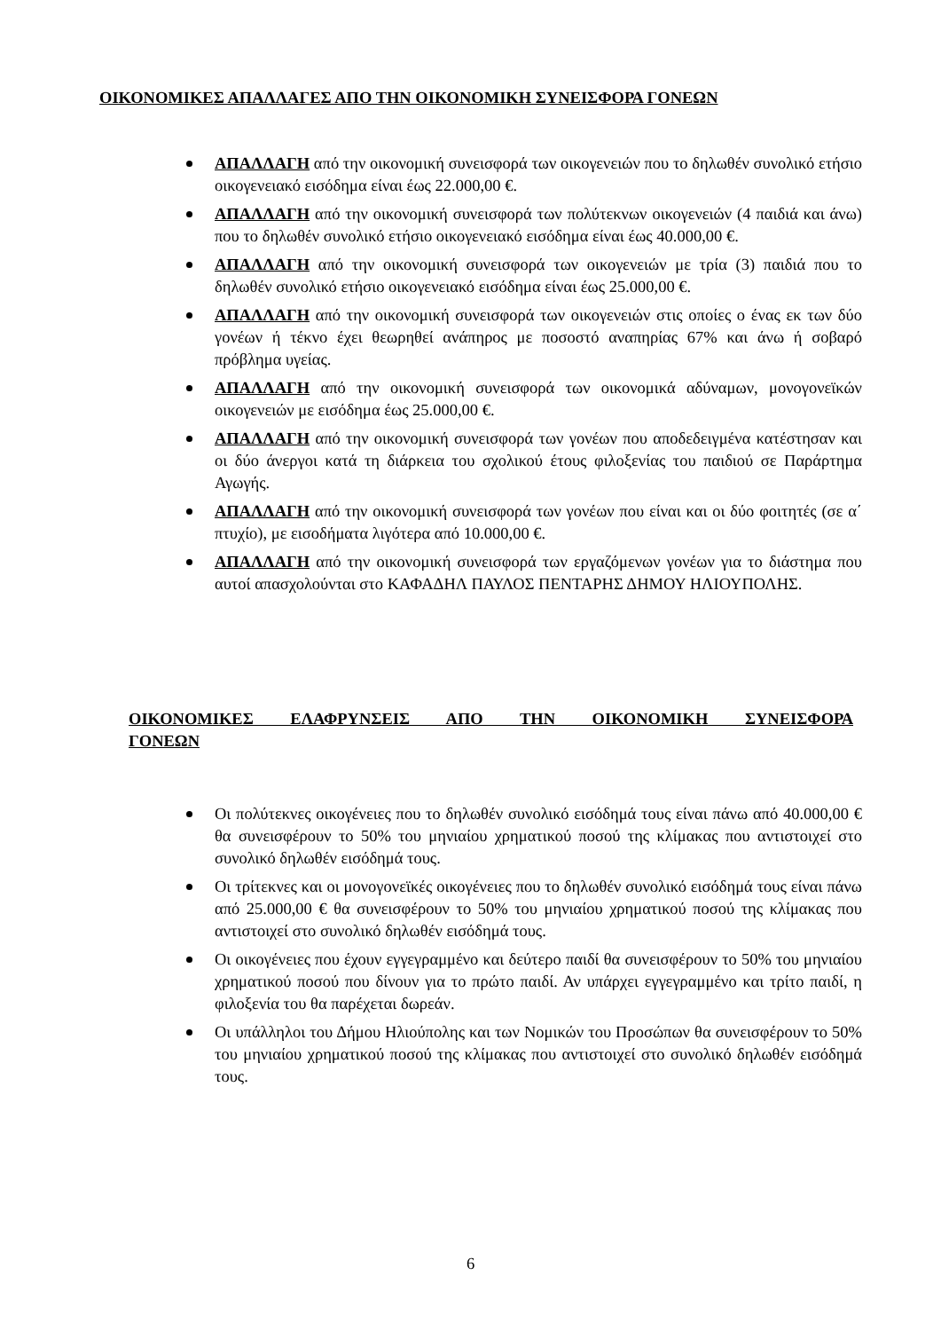ΟΙΚΟΝΟΜΙΚΕΣ ΑΠΑΛΛΑΓΕΣ ΑΠΟ ΤΗΝ ΟΙΚΟΝΟΜΙΚΗ ΣΥΝΕΙΣΦΟΡΑ ΓΟΝΕΩΝ
ΑΠΑΛΛΑΓΗ από την οικονομική συνεισφορά των οικογενειών που το δηλωθέν συνολικό ετήσιο οικογενειακό εισόδημα είναι έως 22.000,00 €.
ΑΠΑΛΛΑΓΗ από την οικονομική συνεισφορά των πολύτεκνων οικογενειών (4 παιδιά και άνω) που το δηλωθέν συνολικό ετήσιο οικογενειακό εισόδημα είναι έως 40.000,00 €.
ΑΠΑΛΛΑΓΗ από την οικονομική συνεισφορά των οικογενειών με τρία (3) παιδιά που το δηλωθέν συνολικό ετήσιο οικογενειακό εισόδημα είναι έως 25.000,00 €.
ΑΠΑΛΛΑΓΗ από την οικονομική συνεισφορά των οικογενειών στις οποίες ο ένας εκ των δύο γονέων ή τέκνο έχει θεωρηθεί ανάπηρος με ποσοστό αναπηρίας 67% και άνω ή σοβαρό πρόβλημα υγείας.
ΑΠΑΛΛΑΓΗ από την οικονομική συνεισφορά των οικονομικά αδύναμων, μονογονεϊκών οικογενειών με εισόδημα έως 25.000,00 €.
ΑΠΑΛΛΑΓΗ από την οικονομική συνεισφορά των γονέων που αποδεδειγμένα κατέστησαν και οι δύο άνεργοι κατά τη διάρκεια του σχολικού έτους φιλοξενίας του παιδιού σε Παράρτημα Αγωγής.
ΑΠΑΛΛΑΓΗ από την οικονομική συνεισφορά των γονέων που είναι και οι δύο φοιτητές (σε α΄ πτυχίο), με εισοδήματα λιγότερα από 10.000,00 €.
ΑΠΑΛΛΑΓΗ από την οικονομική συνεισφορά των εργαζόμενων γονέων για το διάστημα που αυτοί απασχολούνται στο ΚΑΦΑΔΗΛ ΠΑΥΛΟΣ ΠΕΝΤΑΡΗΣ ΔΗΜΟΥ ΗΛΙΟΥΠΟΛΗΣ.
ΟΙΚΟΝΟΜΙΚΕΣ ΕΛΑΦΡΥΝΣΕΙΣ ΑΠΟ ΤΗΝ ΟΙΚΟΝΟΜΙΚΗ ΣΥΝΕΙΣΦΟΡΑ
ΓΟΝΕΩΝ
Οι πολύτεκνες οικογένειες που το δηλωθέν συνολικό εισόδημά τους είναι πάνω από 40.000,00 € θα συνεισφέρουν το 50% του μηνιαίου χρηματικού ποσού της κλίμακας που αντιστοιχεί στο συνολικό δηλωθέν εισόδημά τους.
Οι τρίτεκνες και οι μονογονεϊκές οικογένειες που το δηλωθέν συνολικό εισόδημά τους είναι πάνω από 25.000,00 € θα συνεισφέρουν το 50% του μηνιαίου χρηματικού ποσού της κλίμακας που αντιστοιχεί στο συνολικό δηλωθέν εισόδημά τους.
Οι οικογένειες που έχουν εγγεγραμμένο και δεύτερο παιδί θα συνεισφέρουν το 50% του μηνιαίου χρηματικού ποσού που δίνουν για το πρώτο παιδί. Αν υπάρχει εγγεγραμμένο και τρίτο παιδί, η φιλοξενία του θα παρέχεται δωρεάν.
Οι υπάλληλοι του Δήμου Ηλιούπολης και των Νομικών του Προσώπων θα συνεισφέρουν το 50% του μηνιαίου χρηματικού ποσού της κλίμακας που αντιστοιχεί στο συνολικό δηλωθέν εισόδημά τους.
6